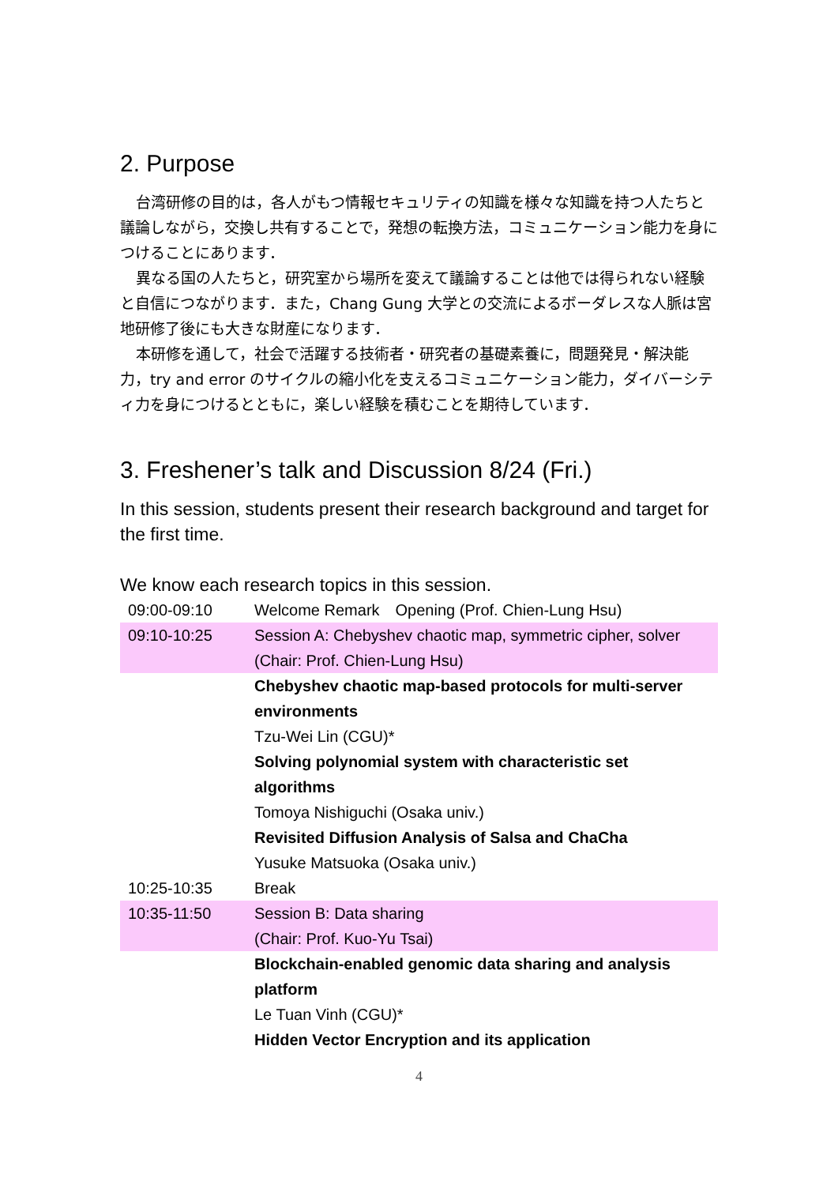2. Purpose
台湾研修の目的は，各人がもつ情報セキュリティの知識を様々な知識を持つ人たちと議論しながら，交換し共有することで，発想の転換方法，コミュニケーション能力を身につけることにあります．
異なる国の人たちと，研究室から場所を変えて議論することは他では得られない経験と自信につながります．また，Chang Gung 大学との交流によるボーダレスな人脈は宮地研修了後にも大きな財産になります．
本研修を通して，社会で活躍する技術者・研究者の基礎素養に，問題発見・解決能力，try and error のサイクルの縮小化を支えるコミュニケーション能力，ダイバーシティ力を身につけるとともに，楽しい経験を積むことを期待しています．
3. Freshener’s talk and Discussion 8/24 (Fri.)
In this session, students present their research background and target for the first time.
We know each research topics in this session.
| 09:00-09:10 | Welcome Remark Opening (Prof. Chien-Lung Hsu) |
| 09:10-10:25 | Session A: Chebyshev chaotic map, symmetric cipher, solver (Chair: Prof. Chien-Lung Hsu) |
| | Chebyshev chaotic map-based protocols for multi-server environments Tzu-Wei Lin (CGU)* Solving polynomial system with characteristic set algorithms Tomoya Nishiguchi (Osaka univ.) Revisited Diffusion Analysis of Salsa and ChaCha Yusuke Matsuoka (Osaka univ.) |
| 10:25-10:35 | Break |
| 10:35-11:50 | Session B: Data sharing (Chair: Prof. Kuo-Yu Tsai) |
| | Blockchain-enabled genomic data sharing and analysis platform Le Tuan Vinh (CGU)* Hidden Vector Encryption and its application |
4